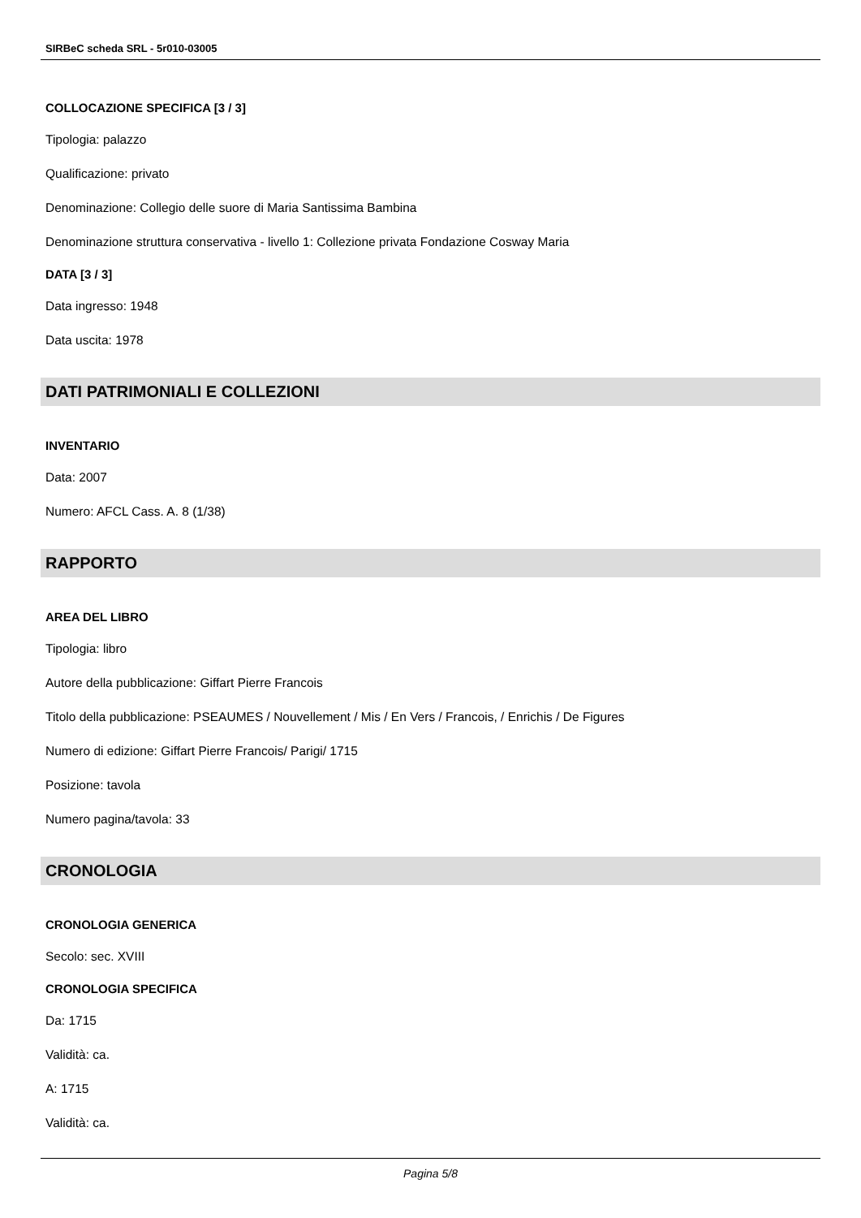SIRBeC scheda SRL - 5r010-03005
COLLOCAZIONE SPECIFICA [3 / 3]
Tipologia: palazzo
Qualificazione: privato
Denominazione: Collegio delle suore di Maria Santissima Bambina
Denominazione struttura conservativa - livello 1: Collezione privata Fondazione Cosway Maria
DATA [3 / 3]
Data ingresso: 1948
Data uscita: 1978
DATI PATRIMONIALI E COLLEZIONI
INVENTARIO
Data: 2007
Numero: AFCL Cass. A. 8 (1/38)
RAPPORTO
AREA DEL LIBRO
Tipologia: libro
Autore della pubblicazione: Giffart Pierre Francois
Titolo della pubblicazione: PSEAUMES / Nouvellement / Mis / En Vers / Francois, / Enrichis / De Figures
Numero di edizione: Giffart Pierre Francois/ Parigi/ 1715
Posizione: tavola
Numero pagina/tavola: 33
CRONOLOGIA
CRONOLOGIA GENERICA
Secolo: sec. XVIII
CRONOLOGIA SPECIFICA
Da: 1715
Validità: ca.
A: 1715
Validità: ca.
Pagina 5/8